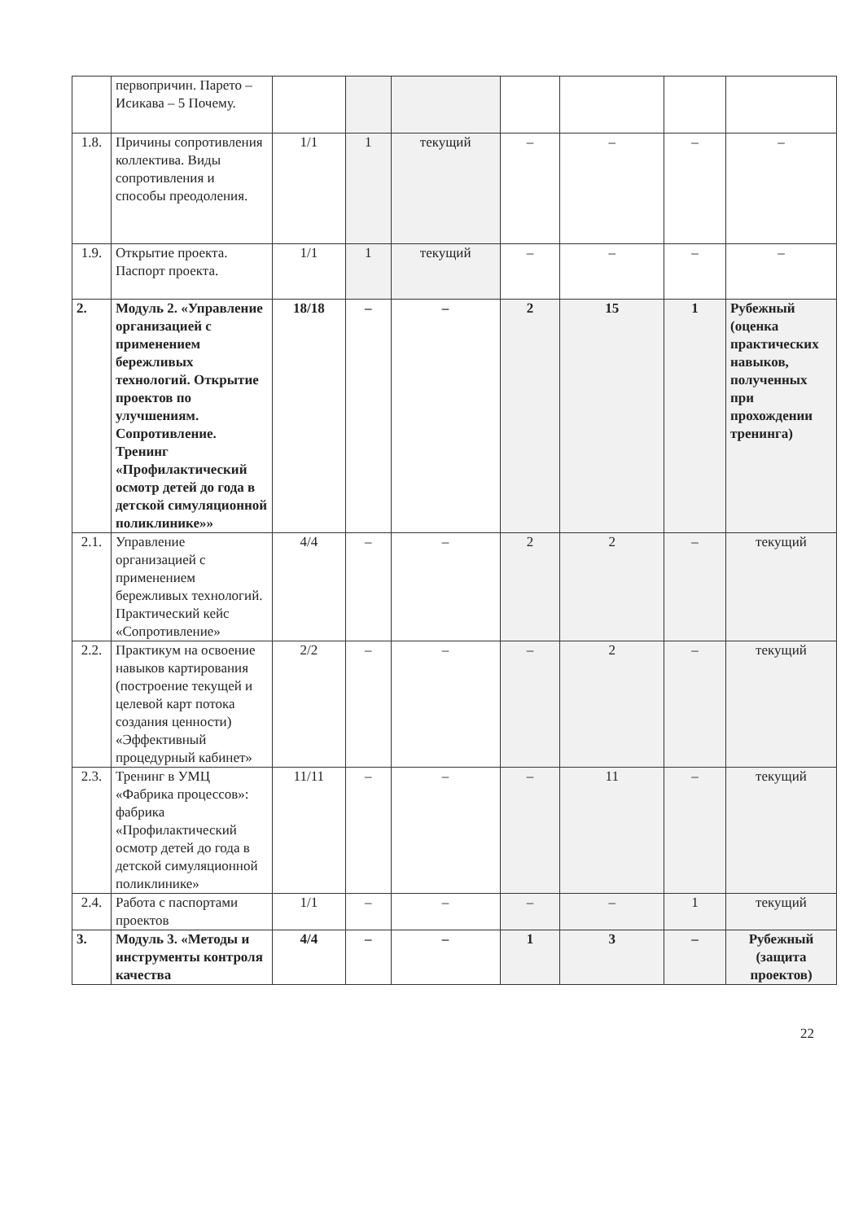| | первопричин. Парето – Исикава – 5 Почему. | | | | | | | |
| 1.8. | Причины сопротивления коллектива. Виды сопротивления и способы преодоления. | 1/1 | 1 | текущий | – | – | – | – |
| 1.9. | Открытие проекта. Паспорт проекта. | 1/1 | 1 | текущий | – | – | – | – |
| 2. | Модуль 2. «Управление организацией с применением бережливых технологий. Открытие проектов по улучшениям. Сопротивление. Тренинг «Профилактический осмотр детей до года в детской симуляционной поликлинике»» | 18/18 | – | – | 2 | 15 | 1 | Рубежный (оценка практических навыков, полученных при прохождении тренинга) |
| 2.1. | Управление организацией с применением бережливых технологий. Практический кейс «Сопротивление» | 4/4 | – | – | 2 | 2 | – | текущий |
| 2.2. | Практикум на освоение навыков картирования (построение текущей и целевой карт потока создания ценности) «Эффективный процедурный кабинет» | 2/2 | – | – | – | 2 | – | текущий |
| 2.3. | Тренинг в УМЦ «Фабрика процессов»: фабрика «Профилактический осмотр детей до года в детской симуляционной поликлинике» | 11/11 | – | – | – | 11 | – | текущий |
| 2.4. | Работа с паспортами проектов | 1/1 | – | – | – | – | 1 | текущий |
| 3. | Модуль 3. «Методы и инструменты контроля качества | 4/4 | – | – | 1 | 3 | – | Рубежный (защита проектов) |
22